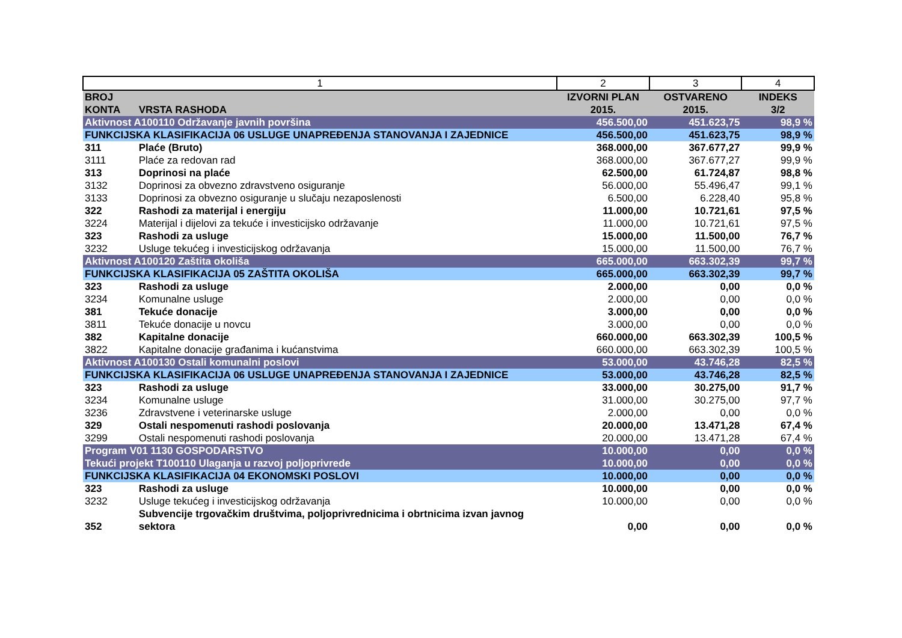| 1 | | 2 | 3 | 4 |
| BROJ KONTA | VRSTA RASHODA | IZVORNI PLAN 2015. | OSTVARENO 2015. | INDEKS 3/2 |
| Aktivnost A100110 Održavanje javnih površina | | 456.500,00 | 451.623,75 | 98,9 % |
| FUNKCIJSKA KLASIFIKACIJA 06 USLUGE UNAPREĐENJA STANOVANJA I ZAJEDNICE | | 456.500,00 | 451.623,75 | 98,9 % |
| 311 | Plaće (Bruto) | 368.000,00 | 367.677,27 | 99,9 % |
| 3111 | Plaće za redovan rad | 368.000,00 | 367.677,27 | 99,9 % |
| 313 | Doprinosi na plaće | 62.500,00 | 61.724,87 | 98,8 % |
| 3132 | Doprinosi za obvezno zdravstveno osiguranje | 56.000,00 | 55.496,47 | 99,1 % |
| 3133 | Doprinosi za obvezno osiguranje u slučaju nezaposlenosti | 6.500,00 | 6.228,40 | 95,8 % |
| 322 | Rashodi za materijal i energiju | 11.000,00 | 10.721,61 | 97,5 % |
| 3224 | Materijal i dijelovi za tekuće i investicijsko održavanje | 11.000,00 | 10.721,61 | 97,5 % |
| 323 | Rashodi za usluge | 15.000,00 | 11.500,00 | 76,7 % |
| 3232 | Usluge tekućeg i investicijskog održavanja | 15.000,00 | 11.500,00 | 76,7 % |
| Aktivnost A100120 Zaštita okoliša | | 665.000,00 | 663.302,39 | 99,7 % |
| FUNKCIJSKA KLASIFIKACIJA 05 ZAŠTITA OKOLIŠA | | 665.000,00 | 663.302,39 | 99,7 % |
| 323 | Rashodi za usluge | 2.000,00 | 0,00 | 0,0 % |
| 3234 | Komunalne usluge | 2.000,00 | 0,00 | 0,0 % |
| 381 | Tekuće donacije | 3.000,00 | 0,00 | 0,0 % |
| 3811 | Tekuće donacije u novcu | 3.000,00 | 0,00 | 0,0 % |
| 382 | Kapitalne donacije | 660.000,00 | 663.302,39 | 100,5 % |
| 3822 | Kapitalne donacije građanima i kućanstvima | 660.000,00 | 663.302,39 | 100,5 % |
| Aktivnost A100130 Ostali komunalni poslovi | | 53.000,00 | 43.746,28 | 82,5 % |
| FUNKCIJSKA KLASIFIKACIJA 06 USLUGE UNAPREĐENJA STANOVANJA I ZAJEDNICE | | 53.000,00 | 43.746,28 | 82,5 % |
| 323 | Rashodi za usluge | 33.000,00 | 30.275,00 | 91,7 % |
| 3234 | Komunalne usluge | 31.000,00 | 30.275,00 | 97,7 % |
| 3236 | Zdravstvene i veterinarske usluge | 2.000,00 | 0,00 | 0,0 % |
| 329 | Ostali nespomenuti rashodi poslovanja | 20.000,00 | 13.471,28 | 67,4 % |
| 3299 | Ostali nespomenuti rashodi poslovanja | 20.000,00 | 13.471,28 | 67,4 % |
| Program V01 1130 GOSPODARSTVO | | 10.000,00 | 0,00 | 0,0 % |
| Tekući projekt T100110 Ulaganja u razvoj poljoprivrede | | 10.000,00 | 0,00 | 0,0 % |
| FUNKCIJSKA KLASIFIKACIJA 04 EKONOMSKI POSLOVI | | 10.000,00 | 0,00 | 0,0 % |
| 323 | Rashodi za usluge | 10.000,00 | 0,00 | 0,0 % |
| 3232 | Usluge tekućeg i investicijskog održavanja | 10.000,00 | 0,00 | 0,0 % |
| 352 | Subvencije trgovačkim društvima, poljoprivrednicima i obrtnicima izvan javnog sektora | 0,00 | 0,00 | 0,0 % |